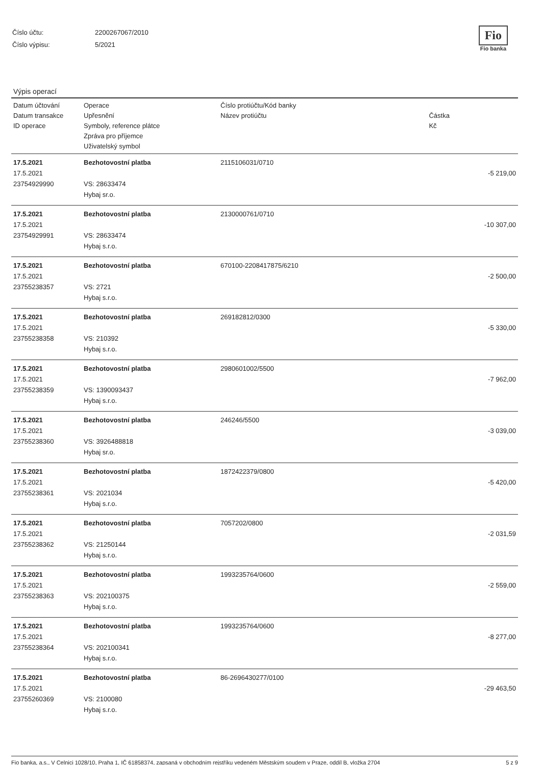| Číslo účtu: | 2200267067/2010 |
| Číslo výpisu: | 5/2021 |
Fio
Fio banka
Výpis operací
| Datum účtování Datum transakce ID operace | Operace Upřesnění Symboly, reference plátce Zpráva pro příjemce Uživatelský symbol | Číslo protiúčtu/Kód banky Název protiúčtu | Částka Kč |
| --- | --- | --- | --- |
| 17.5.2021 17.5.2021 23754929990 | Bezhotovostní platba VS: 28633474 Hybaj sr.o. | 2115106031/0710 | -5 219,00 |
| 17.5.2021 17.5.2021 23754929991 | Bezhotovostní platba VS: 28633474 Hybaj s.r.o. | 2130000761/0710 | -10 307,00 |
| 17.5.2021 17.5.2021 23755238357 | Bezhotovostní platba VS: 2721 Hybaj s.r.o. | 670100-2208417875/6210 | -2 500,00 |
| 17.5.2021 17.5.2021 23755238358 | Bezhotovostní platba VS: 210392 Hybaj s.r.o. | 269182812/0300 | -5 330,00 |
| 17.5.2021 17.5.2021 23755238359 | Bezhotovostní platba VS: 1390093437 Hybaj s.r.o. | 2980601002/5500 | -7 962,00 |
| 17.5.2021 17.5.2021 23755238360 | Bezhotovostní platba VS: 3926488818 Hybaj sr.o. | 246246/5500 | -3 039,00 |
| 17.5.2021 17.5.2021 23755238361 | Bezhotovostní platba VS: 2021034 Hybaj s.r.o. | 1872422379/0800 | -5 420,00 |
| 17.5.2021 17.5.2021 23755238362 | Bezhotovostní platba VS: 21250144 Hybaj s.r.o. | 7057202/0800 | -2 031,59 |
| 17.5.2021 17.5.2021 23755238363 | Bezhotovostní platba VS: 202100375 Hybaj s.r.o. | 1993235764/0600 | -2 559,00 |
| 17.5.2021 17.5.2021 23755238364 | Bezhotovostní platba VS: 202100341 Hybaj s.r.o. | 1993235764/0600 | -8 277,00 |
| 17.5.2021 17.5.2021 23755260369 | Bezhotovostní platba VS: 2100080 Hybaj s.r.o. | 86-2696430277/0100 | -29 463,50 |
Fio banka, a.s., V Celnici 1028/10, Praha 1, IČ 61858374, zapsaná v obchodním rejstříku vedeném Městským soudem v Praze, oddíl B, vložka 2704 5 z 9